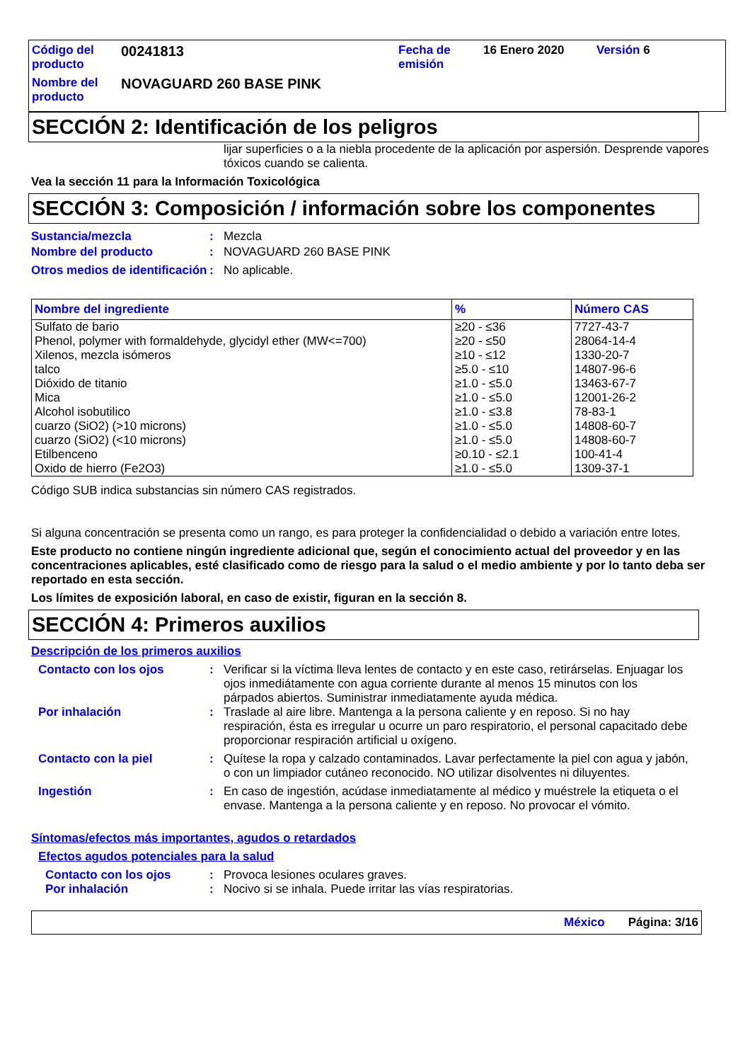Código del producto
00241813
Fecha de emisión
16 Enero 2020
Versión 6
Nombre del producto
NOVAGUARD 260 BASE PINK
SECCIÓN 2: Identificación de los peligros
lijar superficies o a la niebla procedente de la aplicación por aspersión. Desprende vapores tóxicos cuando se calienta.
Vea la sección 11 para la Información Toxicológica
SECCIÓN 3: Composición / información sobre los componentes
Sustancia/mezcla: Mezcla
Nombre del producto: NOVAGUARD 260 BASE PINK
Otros medios de identificación: No aplicable.
| Nombre del ingrediente | % | Número CAS |
| --- | --- | --- |
| Sulfato de bario | ≥20 - ≤36 | 7727-43-7 |
| Phenol, polymer with formaldehyde, glycidyl ether (MW<=700) | ≥20 - ≤50 | 28064-14-4 |
| Xilenos, mezcla isómeros | ≥10 - ≤12 | 1330-20-7 |
| talco | ≥5.0 - ≤10 | 14807-96-6 |
| Dióxido de titanio | ≥1.0 - ≤5.0 | 13463-67-7 |
| Mica | ≥1.0 - ≤5.0 | 12001-26-2 |
| Alcohol isobutilico | ≥1.0 - ≤3.8 | 78-83-1 |
| cuarzo (SiO2) (>10 microns) | ≥1.0 - ≤5.0 | 14808-60-7 |
| cuarzo (SiO2) (<10 microns) | ≥1.0 - ≤5.0 | 14808-60-7 |
| Etilbenceno | ≥0.10 - ≤2.1 | 100-41-4 |
| Oxido de hierro (Fe2O3) | ≥1.0 - ≤5.0 | 1309-37-1 |
Código SUB indica substancias sin número CAS registrados.
Si alguna concentración se presenta como un rango, es para proteger la confidencialidad o debido a variación entre lotes.
Este producto no contiene ningún ingrediente adicional que, según el conocimiento actual del proveedor y en las concentraciones aplicables, esté clasificado como de riesgo para la salud o el medio ambiente y por lo tanto deba ser reportado en esta sección.
Los límites de exposición laboral, en caso de existir, figuran en la sección 8.
SECCIÓN 4: Primeros auxilios
Descripción de los primeros auxilios
Contacto con los ojos: Verificar si la víctima lleva lentes de contacto y en este caso, retirárselas. Enjuagar los ojos inmediátamente con agua corriente durante al menos 15 minutos con los párpados abiertos. Suministrar inmediatamente ayuda médica.
Por inhalación: Traslade al aire libre. Mantenga a la persona caliente y en reposo. Si no hay respiración, ésta es irregular u ocurre un paro respiratorio, el personal capacitado debe proporcionar respiración artificial u oxígeno.
Contacto con la piel: Quítese la ropa y calzado contaminados. Lavar perfectamente la piel con agua y jabón, o con un limpiador cutáneo reconocido. NO utilizar disolventes ni diluyentes.
Ingestión: En caso de ingestión, acúdase inmediatamente al médico y muéstrele la etiqueta o el envase. Mantenga a la persona caliente y en reposo. No provocar el vómito.
Síntomas/efectos más importantes, agudos o retardados
Efectos agudos potenciales para la salud
Contacto con los ojos: Provoca lesiones oculares graves.
Por inhalación: Nocivo si se inhala. Puede irritar las vías respiratorias.
México Página: 3/16